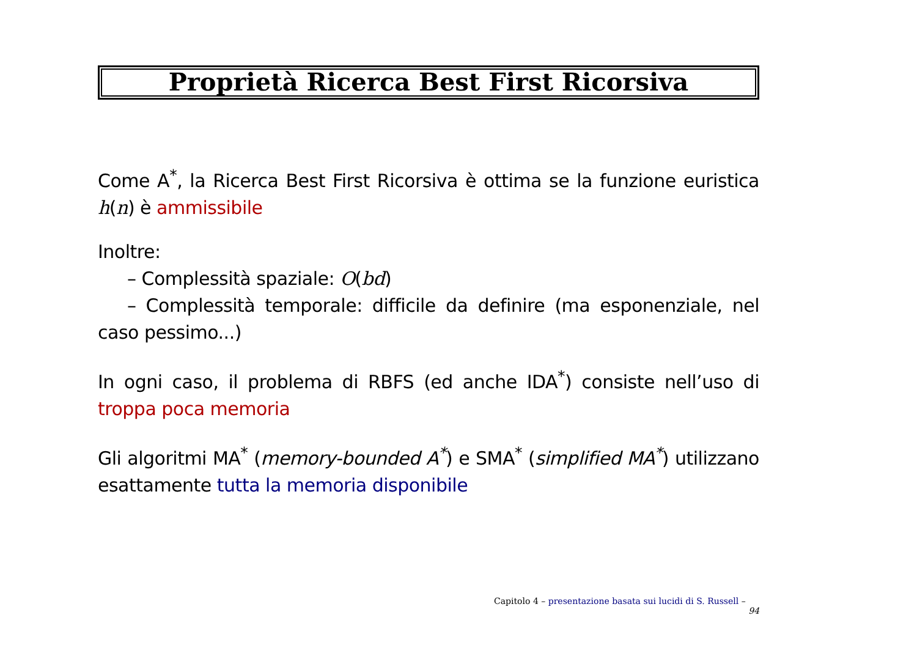Proprietà Ricerca Best First Ricorsiva
Come A<sup>*</sup>, la Ricerca Best First Ricorsiva è ottima se la funzione euristica h(n) è ammissibile
Inoltre:
– Complessità spaziale: O(bd)
– Complessità temporale: difficile da definire (ma esponenziale, nel caso pessimo...)
In ogni caso, il problema di RBFS (ed anche IDA<sup>*</sup>) consiste nell’uso di troppa poca memoria
Gli algoritmi MA<sup>*</sup> (memory-bounded A<sup>*</sup>) e SMA<sup>*</sup> (simplified MA<sup>*</sup>) utilizzano esattamente tutta la memoria disponibile
Capitolo 4 – presentazione basata sui lucidi di S. Russell – 94